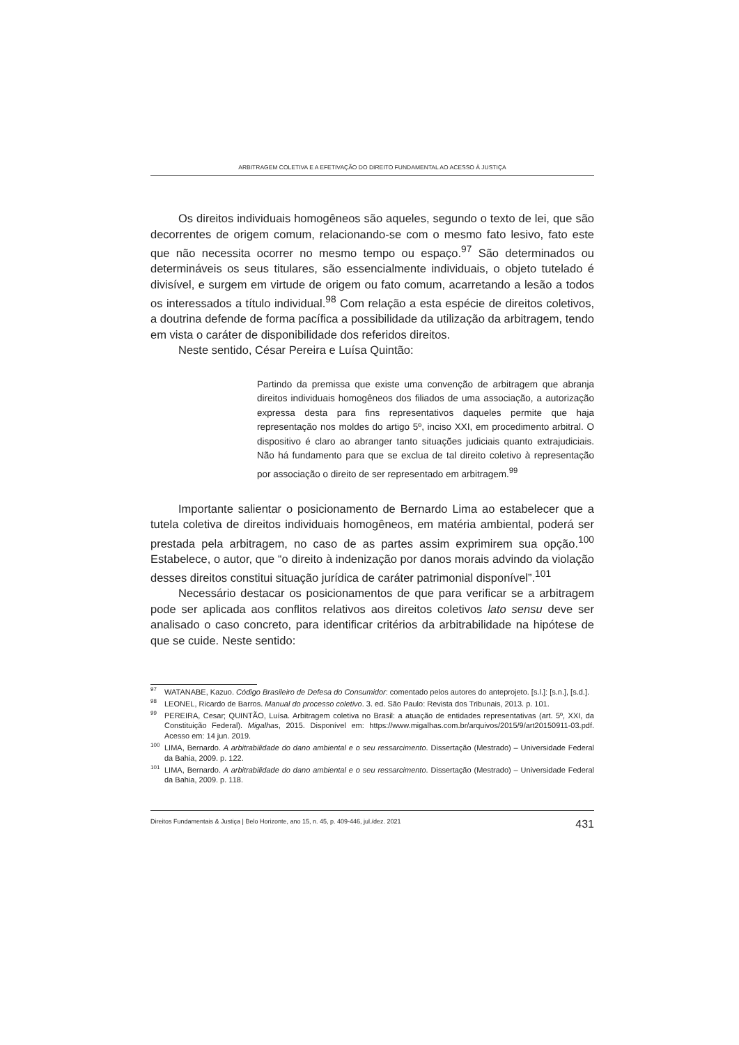ARBITRAGEM COLETIVA E A EFETIVAÇÃO DO DIREITO FUNDAMENTAL AO ACESSO À JUSTIÇA
Os direitos individuais homogêneos são aqueles, segundo o texto de lei, que são decorrentes de origem comum, relacionando-se com o mesmo fato lesivo, fato este que não necessita ocorrer no mesmo tempo ou espaço.<sup>97</sup> São determinados ou determináveis os seus titulares, são essencialmente individuais, o objeto tutelado é divisível, e surgem em virtude de origem ou fato comum, acarretando a lesão a todos os interessados a título individual.<sup>98</sup> Com relação a esta espécie de direitos coletivos, a doutrina defende de forma pacífica a possibilidade da utilização da arbitragem, tendo em vista o caráter de disponibilidade dos referidos direitos.
Neste sentido, César Pereira e Luísa Quintão:
Partindo da premissa que existe uma convenção de arbitragem que abranja direitos individuais homogêneos dos filiados de uma associação, a autorização expressa desta para fins representativos daqueles permite que haja representação nos moldes do artigo 5º, inciso XXI, em procedimento arbitral. O dispositivo é claro ao abranger tanto situações judiciais quanto extrajudiciais. Não há fundamento para que se exclua de tal direito coletivo à representação por associação o direito de ser representado em arbitragem.<sup>99</sup>
Importante salientar o posicionamento de Bernardo Lima ao estabelecer que a tutela coletiva de direitos individuais homogêneos, em matéria ambiental, poderá ser prestada pela arbitragem, no caso de as partes assim exprimirem sua opção.<sup>100</sup> Estabelece, o autor, que “o direito à indenização por danos morais advindo da violação desses direitos constitui situação jurídica de caráter patrimonial disponível”.<sup>101</sup>
Necessário destacar os posicionamentos de que para verificar se a arbitragem pode ser aplicada aos conflitos relativos aos direitos coletivos lato sensu deve ser analisado o caso concreto, para identificar critérios da arbitrabilidade na hipótese de que se cuide. Neste sentido:
<sup>97</sup>WATANABE, Kazuo. Código Brasileiro de Defesa do Consumidor: comentado pelos autores do anteprojeto. [s.l.]: [s.n.], [s.d.].
<sup>98</sup> LEONEL, Ricardo de Barros. Manual do processo coletivo. 3. ed. São Paulo: Revista dos Tribunais, 2013. p. 101.
<sup>99</sup>PEREIRA, Cesar; QUINTÃO, Luísa. Arbitragem coletiva no Brasil: a atuação de entidades representativas (art. 5º, XXI, da Constituição Federal). Migalhas, 2015. Disponível em: https://www.migalhas.com.br/arquivos/2015/9/art20150911-03.pdf. Acesso em: 14 jun. 2019.
<sup>100</sup> LIMA, Bernardo. A arbitrabilidade do dano ambiental e o seu ressarcimento. Dissertação (Mestrado) – Universidade Federal da Bahia, 2009. p. 122.
<sup>101</sup> LIMA, Bernardo. A arbitrabilidade do dano ambiental e o seu ressarcimento. Dissertação (Mestrado) – Universidade Federal da Bahia, 2009. p. 118.
Direitos Fundamentais & Justiça | Belo Horizonte, ano 15, n. 45, p. 409-446, jul./dez. 2021 431